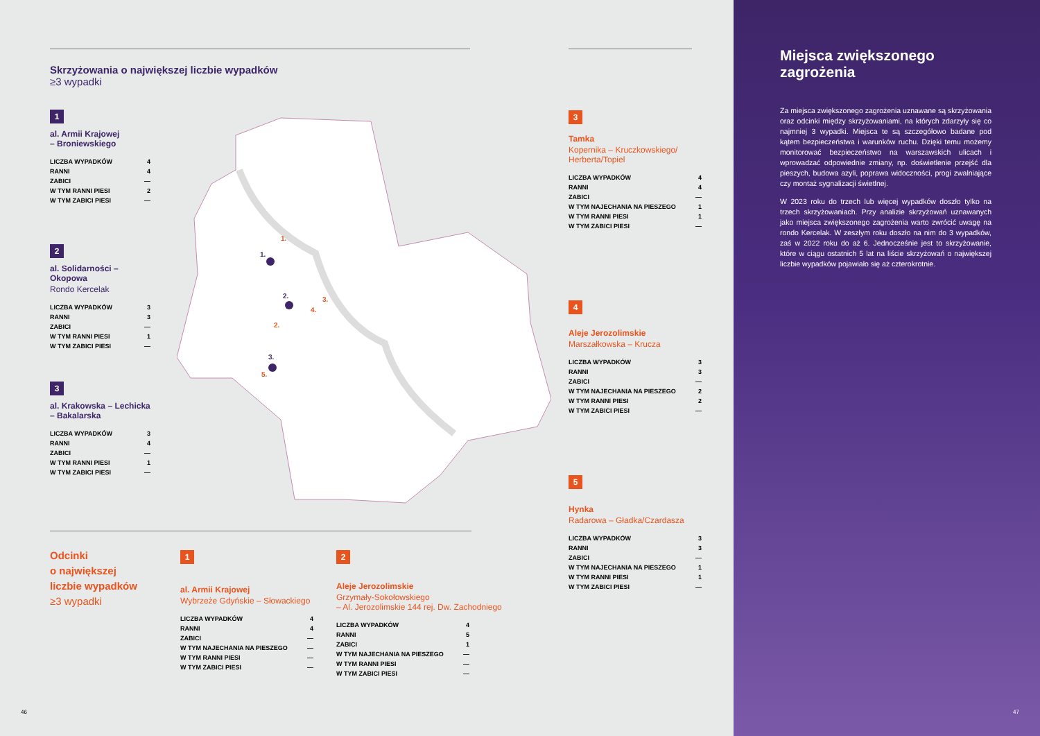Skrzyżowania o największej liczbie wypadków
≥3 wypadki
1
al. Armii Krajowej
– Broniewskiego
| LICZBA WYPADKÓW | 4 |
| RANNI | 4 |
| ZABICI | — |
| W TYM RANNI PIESI | 2 |
| W TYM ZABICI PIESI | — |
2
al. Solidarności – Okopowa
Rondo Kercelak
| LICZBA WYPADKÓW | 3 |
| RANNI | 3 |
| ZABICI | — |
| W TYM RANNI PIESI | 1 |
| W TYM ZABICI PIESI | — |
3
al. Krakowska – Lechicka
– Bakalarska
| LICZBA WYPADKÓW | 3 |
| RANNI | 4 |
| ZABICI | — |
| W TYM RANNI PIESI | 1 |
| W TYM ZABICI PIESI | — |
1.
1.
2.
2.
3.
4.
3.
5.
Odcinki
o największej
liczbie wypadków
≥3 wypadki
1
al. Armii Krajowej
Wybrzeże Gdyńskie – Słowackiego
| LICZBA WYPADKÓW | 4 |
| RANNI | 4 |
| ZABICI | — |
| W TYM NAJECHANIA NA PIESZEGO | — |
| W TYM RANNI PIESI | — |
| W TYM ZABICI PIESI | — |
2
Aleje Jerozolimskie
Grzymały-Sokołowskiego
– Al. Jerozolimskie 144 rej. Dw. Zachodniego
| LICZBA WYPADKÓW | 4 |
| RANNI | 5 |
| ZABICI | 1 |
| W TYM NAJECHANIA NA PIESZEGO | — |
| W TYM RANNI PIESI | — |
| W TYM ZABICI PIESI | — |
46
3
Tamka
Kopernika – Kruczkowskiego/
Herberta/Topiel
| LICZBA WYPADKÓW | 4 |
| RANNI | 4 |
| ZABICI | — |
| W TYM NAJECHANIA NA PIESZEGO | 1 |
| W TYM RANNI PIESI | 1 |
| W TYM ZABICI PIESI | — |
4
Aleje Jerozolimskie
Marszałkowska – Krucza
| LICZBA WYPADKÓW | 3 |
| RANNI | 3 |
| ZABICI | — |
| W TYM NAJECHANIA NA PIESZEGO | 2 |
| W TYM RANNI PIESI | 2 |
| W TYM ZABICI PIESI | — |
5
Hynka
Radarowa – Gładka/Czardasza
| LICZBA WYPADKÓW | 3 |
| RANNI | 3 |
| ZABICI | — |
| W TYM NAJECHANIA NA PIESZEGO | 1 |
| W TYM RANNI PIESI | 1 |
| W TYM ZABICI PIESI | — |
Miejsca zwiększonego
zagrożenia
Za miejsca zwiększonego zagrożenia uznawane są skrzyżowania oraz odcinki między skrzyżowaniami, na których zdarzyły się co najmniej 3 wypadki. Miejsca te są szczegółowo badane pod kątem bezpieczeństwa i warunków ruchu. Dzięki temu możemy monitorować bezpieczeństwo na warszawskich ulicach i wprowadzać odpowiednie zmiany, np. doświetlenie przejść dla pieszych, budowa azyli, poprawa widoczności, progi zwalniające czy montaż sygnalizacji świetlnej.
W 2023 roku do trzech lub więcej wypadków doszło tylko na trzech skrzyżowaniach. Przy analizie skrzyżowań uznawanych jako miejsca zwiększonego zagrożenia warto zwrócić uwagę na rondo Kercelak. W zeszłym roku doszło na nim do 3 wypadków, zaś w 2022 roku do aż 6. Jednocześnie jest to skrzyżowanie, które w ciągu ostatnich 5 lat na liście skrzyżowań o największej liczbie wypadków pojawiało się aż czterokrotnie.
47